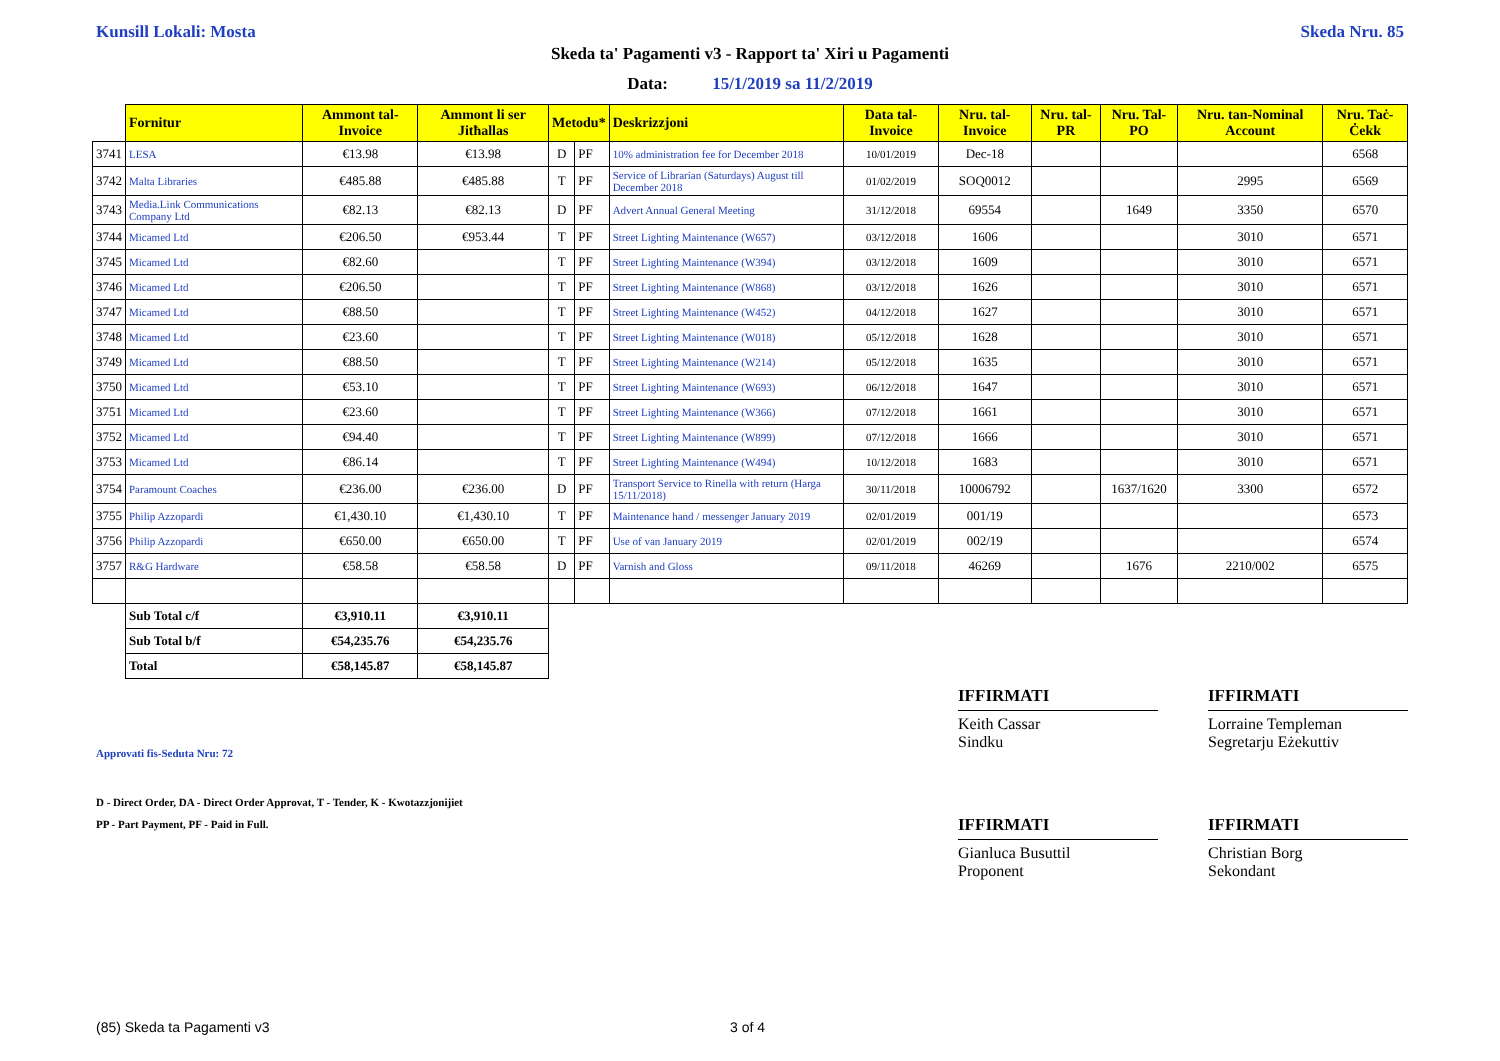Kunsill Lokali: Mosta Skeda Nru. 85
Skeda ta' Pagamenti v3 - Rapport ta' Xiri u Pagamenti
Data: 15/1/2019 sa 11/2/2019
| | Fornitur | Ammont tal-Invoice | Ammont li ser Jitħallas | Metodu* | | Deskrizzjoni | Data tal-Invoice | Nru. tal-Invoice | Nru. tal-PR | Nru. Tal-PO | Nru. tan-Nominal Account | Nru. Taċ-Ċekk |
| --- | --- | --- | --- | --- | --- | --- | --- | --- | --- | --- | --- | --- |
| 3741 | LESA | €13.98 | €13.98 | D | PF | 10% administration fee for December 2018 | 10/01/2019 | Dec-18 | | | | 6568 |
| 3742 | Malta Libraries | €485.88 | €485.88 | T | PF | Service of Librarian (Saturdays) August till December 2018 | 01/02/2019 | SOQ0012 | | | 2995 | 6569 |
| 3743 | Media.Link Communications Company Ltd | €82.13 | €82.13 | D | PF | Advert Annual General Meeting | 31/12/2018 | 69554 | | 1649 | 3350 | 6570 |
| 3744 | Micamed Ltd | €206.50 | €953.44 | T | PF | Street Lighting Maintenance (W657) | 03/12/2018 | 1606 | | | 3010 | 6571 |
| 3745 | Micamed Ltd | €82.60 | | T | PF | Street Lighting Maintenance (W394) | 03/12/2018 | 1609 | | | 3010 | 6571 |
| 3746 | Micamed Ltd | €206.50 | | T | PF | Street Lighting Maintenance (W868) | 03/12/2018 | 1626 | | | 3010 | 6571 |
| 3747 | Micamed Ltd | €88.50 | | T | PF | Street Lighting Maintenance (W452) | 04/12/2018 | 1627 | | | 3010 | 6571 |
| 3748 | Micamed Ltd | €23.60 | | T | PF | Street Lighting Maintenance (W018) | 05/12/2018 | 1628 | | | 3010 | 6571 |
| 3749 | Micamed Ltd | €88.50 | | T | PF | Street Lighting Maintenance (W214) | 05/12/2018 | 1635 | | | 3010 | 6571 |
| 3750 | Micamed Ltd | €53.10 | | T | PF | Street Lighting Maintenance (W693) | 06/12/2018 | 1647 | | | 3010 | 6571 |
| 3751 | Micamed Ltd | €23.60 | | T | PF | Street Lighting Maintenance (W366) | 07/12/2018 | 1661 | | | 3010 | 6571 |
| 3752 | Micamed Ltd | €94.40 | | T | PF | Street Lighting Maintenance (W899) | 07/12/2018 | 1666 | | | 3010 | 6571 |
| 3753 | Micamed Ltd | €86.14 | | T | PF | Street Lighting Maintenance (W494) | 10/12/2018 | 1683 | | | 3010 | 6571 |
| 3754 | Paramount Coaches | €236.00 | €236.00 | D | PF | Transport Service to Rinella with return (Harga 15/11/2018) | 30/11/2018 | 10006792 | | 1637/1620 | 3300 | 6572 |
| 3755 | Philip Azzopardi | €1,430.10 | €1,430.10 | T | PF | Maintenance hand / messenger January 2019 | 02/01/2019 | 001/19 | | | | 6573 |
| 3756 | Philip Azzopardi | €650.00 | €650.00 | T | PF | Use of van January 2019 | 02/01/2019 | 002/19 | | | | 6574 |
| 3757 | R&G Hardware | €58.58 | €58.58 | D | PF | Varnish and Gloss | 09/11/2018 | 46269 | | 1676 | 2210/002 | 6575 |
| | Sub Total c/f | €3,910.11 | €3,910.11 | | | | | | | | | |
| | Sub Total b/f | €54,235.76 | €54,235.76 | | | | | | | | | |
| | Total | €58,145.87 | €58,145.87 | | | | | | | | | |
IFFIRMATI
Keith Cassar
Sindku
IFFIRMATI
Lorraine Templeman
Segretarju Eżekuttiv
Approvati fis-Seduta Nru: 72
D - Direct Order, DA - Direct Order Approvat, T - Tender, K - Kwotazzjonijiet
PP - Part Payment, PF - Paid in Full.
IFFIRMATI
Gianluca Busuttil
Proponent
IFFIRMATI
Christian Borg
Sekondant
(85) Skeda ta Pagamenti v3 3 of 4